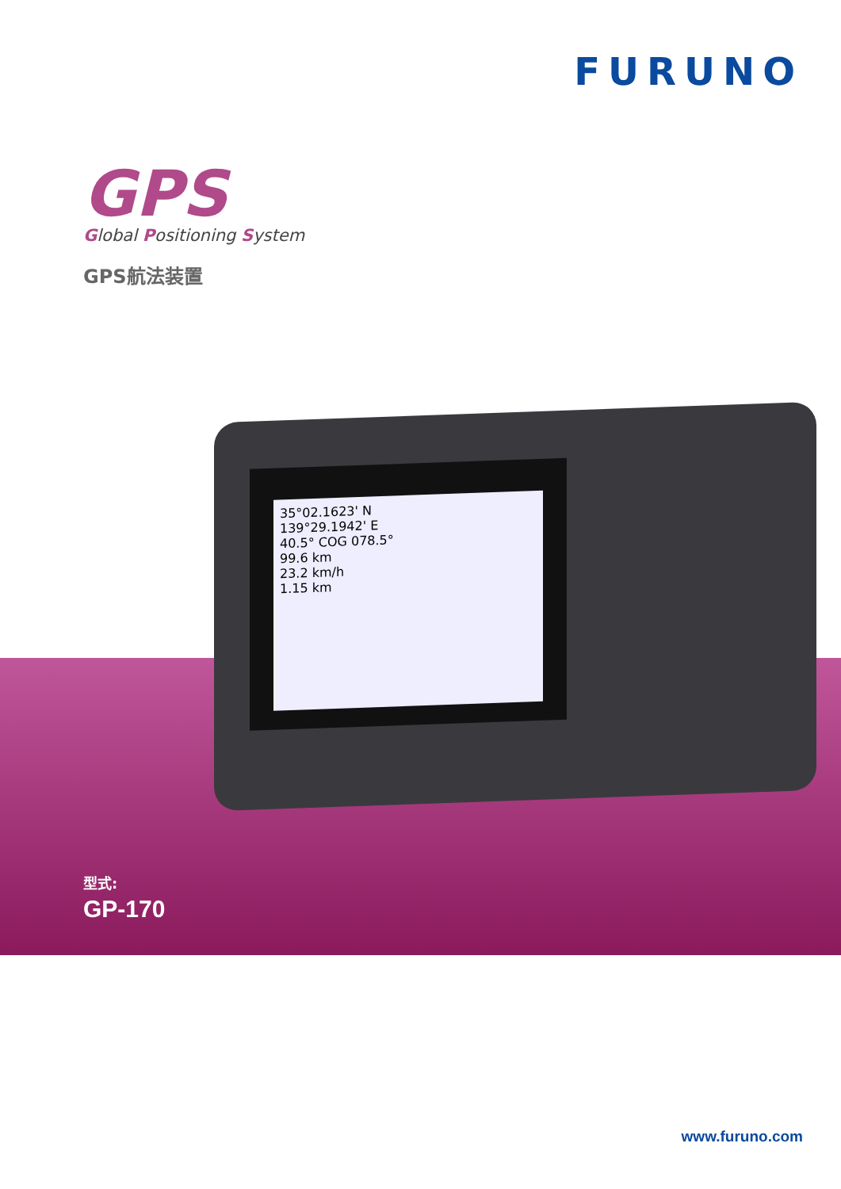FURUNO
GPS
Global Positioning System
GPS航法装置
35°02.1623' N
139°29.1942' E
40.5° COG 078.5°
99.6 km
23.2 km/h
1.15 km
型式:
GP-170
www.furuno.com